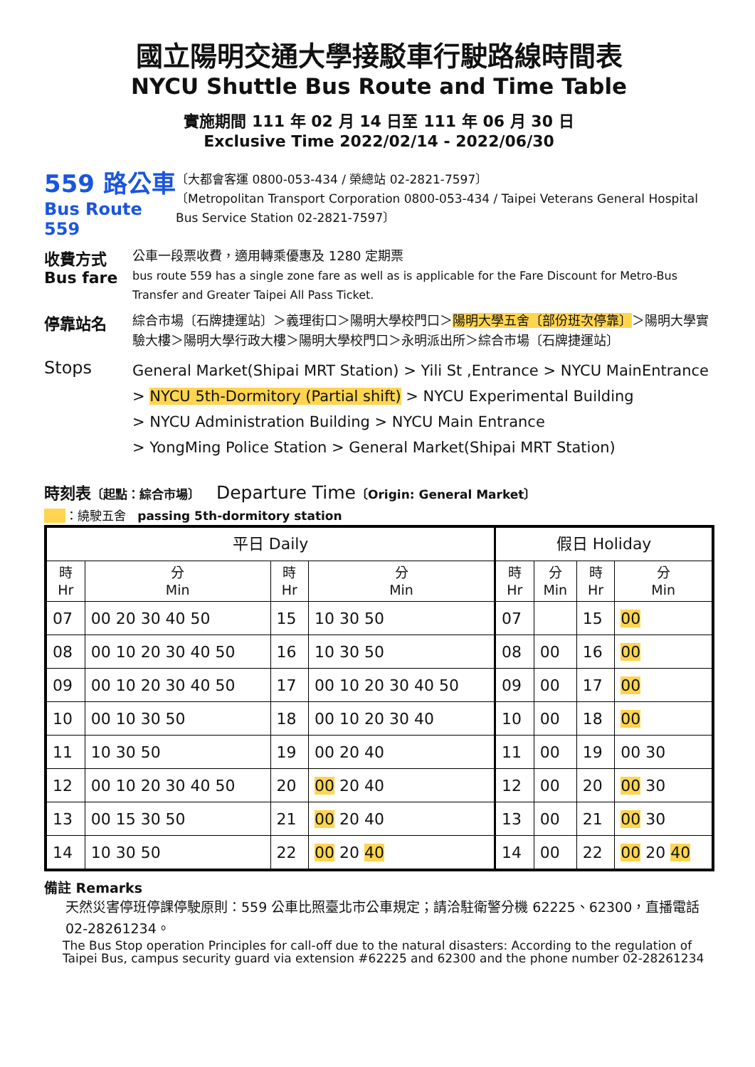國立陽明交通大學接駁車行駛路線時間表
NYCU Shuttle Bus Route and Time Table
實施期間 111 年 02 月 14 日至 111 年 06 月 30 日
Exclusive Time 2022/02/14 - 2022/06/30
559 路公車
Bus Route 559
〔大都會客運 0800-053-434 / 榮總站 02-2821-7597〕
〔Metropolitan Transport Corporation 0800-053-434 / Taipei Veterans General Hospital Bus Service Station 02-2821-7597〕
收費方式
Bus fare
公車一段票收費，適用轉乘優惠及 1280 定期票
bus route 559 has a single zone fare as well as is applicable for the Fare Discount for Metro-Bus Transfer and Greater Taipei All Pass Ticket.
停靠站名
綜合市場〔石牌捷運站〕＞義理街口＞陽明大學校門口＞陽明大學五舍〔部份班次停靠〕＞陽明大學實驗大樓＞陽明大學行政大樓＞陽明大學校門口＞永明派出所＞綜合市場〔石牌捷運站〕
Stops
General Market(Shipai MRT Station) > Yili St ,Entrance > NYCU MainEntrance
> NYCU 5th-Dormitory (Partial shift) > NYCU Experimental Building
> NYCU Administration Building > NYCU Main Entrance
> YongMing Police Station > General Market(Shipai MRT Station)
時刻表〔起點：綜合市場〕 Departure Time〔Origin: General Market〕
：繞駛五舍 passing 5th-dormitory station
| 平日 Daily | | | | 假日 Holiday | | | |
| --- | --- | --- | --- | --- | --- | --- | --- |
| 時 Hr | 分 Min | 時 Hr | 分 Min | 時 Hr | 分 Min | 時 Hr | 分 Min |
| 07 | 00 20 30 40 50 | 15 | 10 30 50 | 07 | | 15 | 00 |
| 08 | 00 10 20 30 40 50 | 16 | 10 30 50 | 08 | 00 | 16 | 00 |
| 09 | 00 10 20 30 40 50 | 17 | 00 10 20 30 40 50 | 09 | 00 | 17 | 00 |
| 10 | 00 10 30 50 | 18 | 00 10 20 30 40 | 10 | 00 | 18 | 00 |
| 11 | 10 30 50 | 19 | 00 20 40 | 11 | 00 | 19 | 00 30 |
| 12 | 00 10 20 30 40 50 | 20 | 00 20 40 | 12 | 00 | 20 | 00 30 |
| 13 | 00 15 30 50 | 21 | 00 20 40 | 13 | 00 | 21 | 00 30 |
| 14 | 10 30 50 | 22 | 00 20 40 | 14 | 00 | 22 | 00 20 40 |
備註 Remarks
天然災害停班停課停駛原則：559 公車比照臺北市公車規定；請洽駐衛警分機 62225、62300，直播電話 02-28261234。
The Bus Stop operation Principles for call-off due to the natural disasters: According to the regulation of Taipei Bus, campus security guard via extension #62225 and 62300 and the phone number 02-28261234